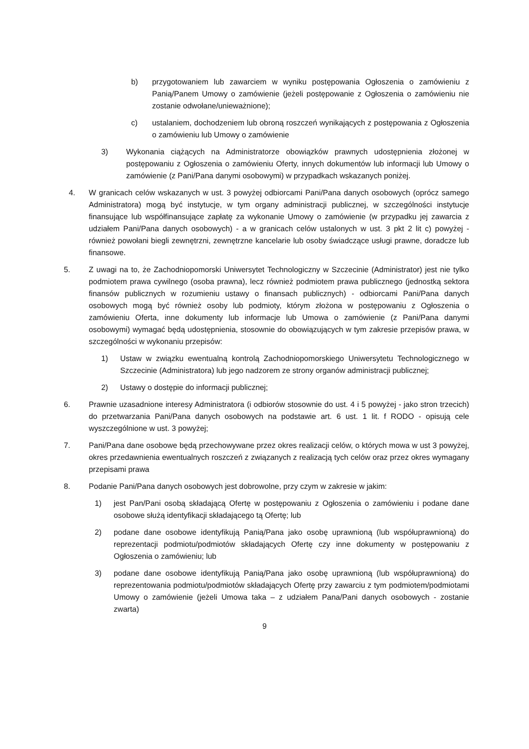b) przygotowaniem lub zawarciem w wyniku postępowania Ogłoszenia o zamówieniu z Panią/Panem Umowy o zamówienie (jeżeli postępowanie z Ogłoszenia o zamówieniu nie zostanie odwołane/unieważnione);
c) ustalaniem, dochodzeniem lub obroną roszczeń wynikających z postępowania z Ogłoszenia o zamówieniu lub Umowy o zamówienie
3) Wykonania ciążących na Administratorze obowiązków prawnych udostępnienia złożonej w postępowaniu z Ogłoszenia o zamówieniu Oferty, innych dokumentów lub informacji lub Umowy o zamówienie (z Pani/Pana danymi osobowymi) w przypadkach wskazanych poniżej.
4. W granicach celów wskazanych w ust. 3 powyżej odbiorcami Pani/Pana danych osobowych (oprócz samego Administratora) mogą być instytucje, w tym organy administracji publicznej, w szczególności instytucje finansujące lub współfinansujące zapłatę za wykonanie Umowy o zamówienie (w przypadku jej zawarcia z udziałem Pani/Pana danych osobowych) - a w granicach celów ustalonych w ust. 3 pkt 2 lit c) powyżej - również powołani biegli zewnętrzni, zewnętrzne kancelarie lub osoby świadczące usługi prawne, doradcze lub finansowe.
5. Z uwagi na to, że Zachodniopomorski Uniwersytet Technologiczny w Szczecinie (Administrator) jest nie tylko podmiotem prawa cywilnego (osoba prawna), lecz również podmiotem prawa publicznego (jednostką sektora finansów publicznych w rozumieniu ustawy o finansach publicznych) - odbiorcami Pani/Pana danych osobowych mogą być również osoby lub podmioty, którym złożona w postępowaniu z Ogłoszenia o zamówieniu Oferta, inne dokumenty lub informacje lub Umowa o zamówienie (z Pani/Pana danymi osobowymi) wymagać będą udostępnienia, stosownie do obowiązujących w tym zakresie przepisów prawa, w szczególności w wykonaniu przepisów:
1) Ustaw w związku ewentualną kontrolą Zachodniopomorskiego Uniwersytetu Technologicznego w Szczecinie (Administratora) lub jego nadzorem ze strony organów administracji publicznej;
2) Ustawy o dostępie do informacji publicznej;
6. Prawnie uzasadnione interesy Administratora (i odbiorów stosownie do ust. 4 i 5 powyżej - jako stron trzecich) do przetwarzania Pani/Pana danych osobowych na podstawie art. 6 ust. 1 lit. f RODO - opisują cele wyszczególnione w ust. 3 powyżej;
7. Pani/Pana dane osobowe będą przechowywane przez okres realizacji celów, o których mowa w ust 3 powyżej, okres przedawnienia ewentualnych roszczeń z związanych z realizacją tych celów oraz przez okres wymagany przepisami prawa
8. Podanie Pani/Pana danych osobowych jest dobrowolne, przy czym w zakresie w jakim:
1) jest Pan/Pani osobą składającą Ofertę w postępowaniu z Ogłoszenia o zamówieniu i podane dane osobowe służą identyfikacji składającego tą Ofertę; lub
2) podane dane osobowe identyfikują Panią/Pana jako osobę uprawnioną (lub współuprawnioną) do reprezentacji podmiotu/podmiotów składających Ofertę czy inne dokumenty w postępowaniu z Ogłoszenia o zamówieniu; lub
3) podane dane osobowe identyfikują Panią/Pana jako osobę uprawnioną (lub współuprawnioną) do reprezentowania podmiotu/podmiotów składających Ofertę przy zawarciu z tym podmiotem/podmiotami Umowy o zamówienie (jeżeli Umowa taka – z udziałem Pana/Pani danych osobowych - zostanie zwarta)
9